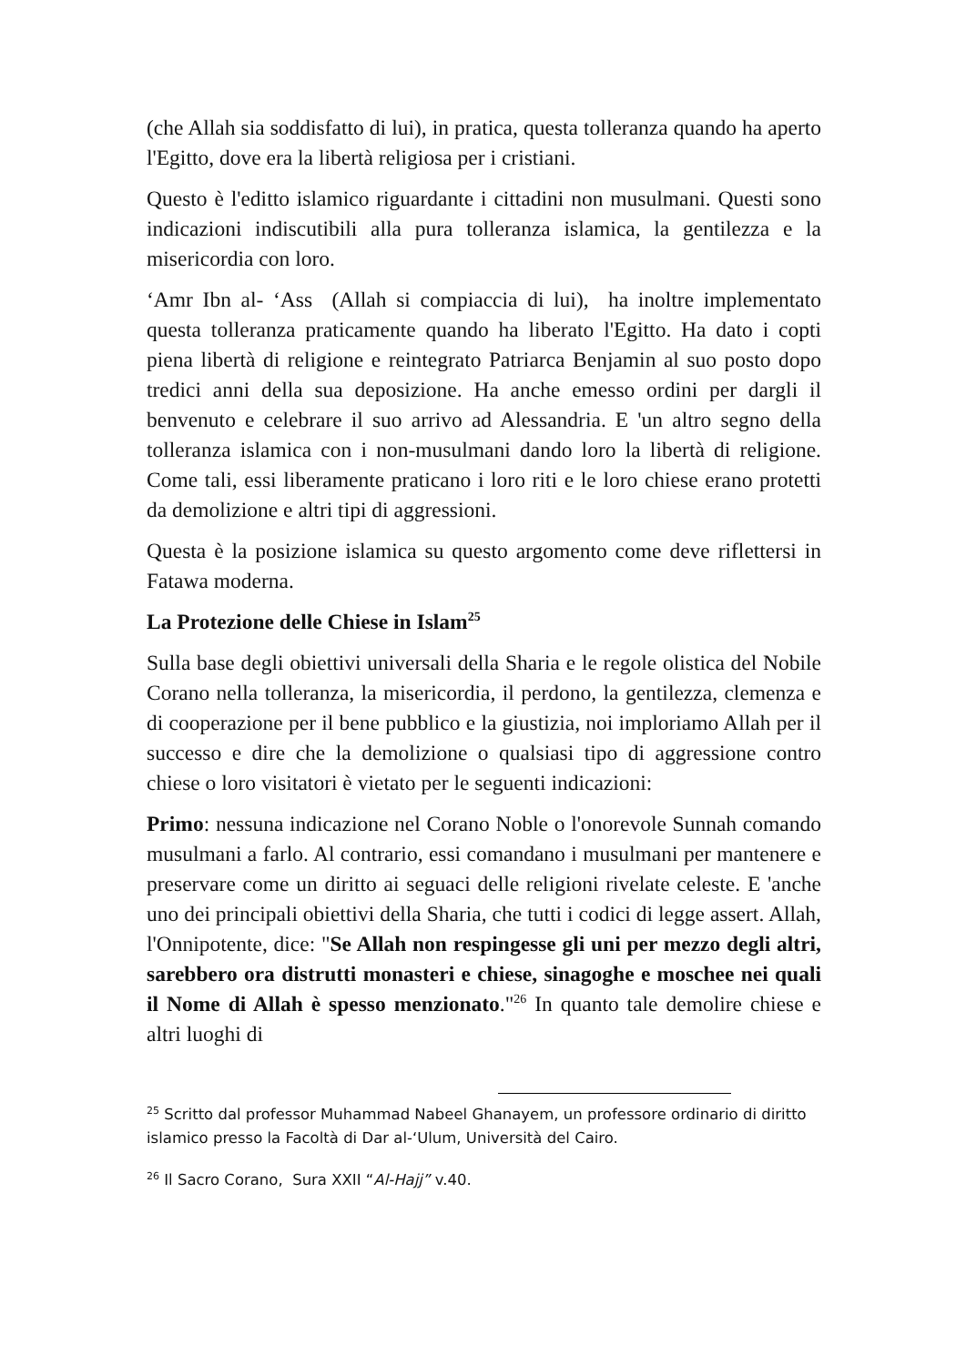(che Allah sia soddisfatto di lui), in pratica, questa tolleranza quando ha aperto l'Egitto, dove era la libertà religiosa per i cristiani.
Questo è l'editto islamico riguardante i cittadini non musulmani. Questi sono indicazioni indiscutibili alla pura tolleranza islamica, la gentilezza e la misericordia con loro.
‘Amr Ibn al- ‘Ass (Allah si compiaccia di lui), ha inoltre implementato questa tolleranza praticamente quando ha liberato l'Egitto. Ha dato i copti piena libertà di religione e reintegrato Patriarca Benjamin al suo posto dopo tredici anni della sua deposizione. Ha anche emesso ordini per dargli il benvenuto e celebrare il suo arrivo ad Alessandria. E 'un altro segno della tolleranza islamica con i non-musulmani dando loro la libertà di religione. Come tali, essi liberamente praticano i loro riti e le loro chiese erano protetti da demolizione e altri tipi di aggressioni.
Questa è la posizione islamica su questo argomento come deve riflettersi in Fatawa moderna.
La Protezione delle Chiese in Islam<sup>25</sup>
Sulla base degli obiettivi universali della Sharia e le regole olistica del Nobile Corano nella tolleranza, la misericordia, il perdono, la gentilezza, clemenza e di cooperazione per il bene pubblico e la giustizia, noi imploriamo Allah per il successo e dire che la demolizione o qualsiasi tipo di aggressione contro chiese o loro visitatori è vietato per le seguenti indicazioni:
Primo: nessuna indicazione nel Corano Noble o l'onorevole Sunnah comando musulmani a farlo. Al contrario, essi comandano i musulmani per mantenere e preservare come un diritto ai seguaci delle religioni rivelate celeste. E 'anche uno dei principali obiettivi della Sharia, che tutti i codici di legge assert. Allah, l'Onnipotente, dice: "Se Allah non respingesse gli uni per mezzo degli altri, sarebbero ora distrutti monasteri e chiese, sinagoghe e moschee nei quali il Nome di Allah è spesso menzionato."<sup>26</sup> In quanto tale demolire chiese e altri luoghi di
<sup>25</sup> Scritto dal professor Muhammad Nabeel Ghanayem, un professore ordinario di diritto islamico presso la Facoltà di Dar al-‘Ulum, Università del Cairo.
<sup>26</sup> Il Sacro Corano, Sura XXII “Al-Hajj” v.40.